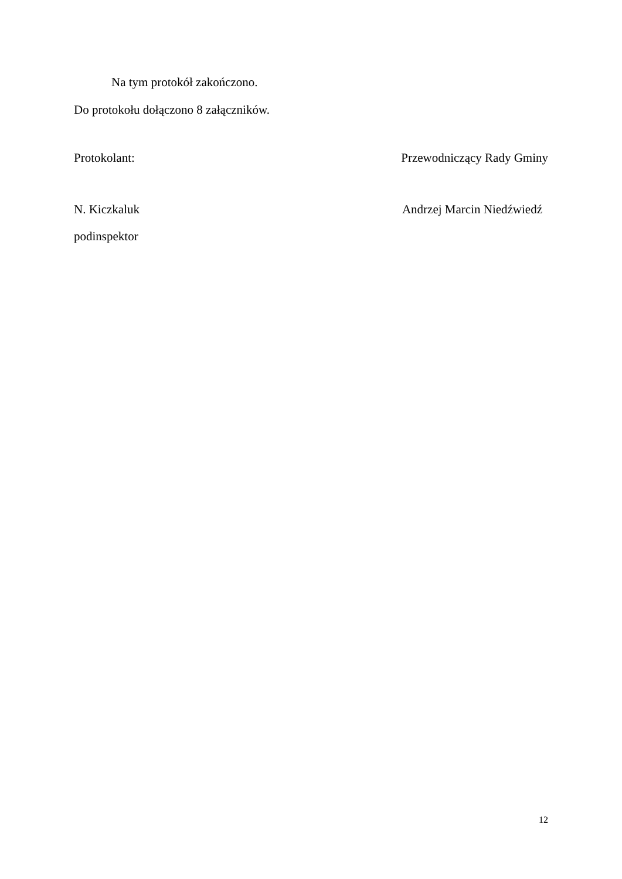Na tym protokół zakończono.
Do protokołu dołączono 8 załączników.
Protokolant: Przewodniczący Rady Gminy
N. Kiczkaluk Andrzej Marcin Niedźwiedź
podinspektor
12